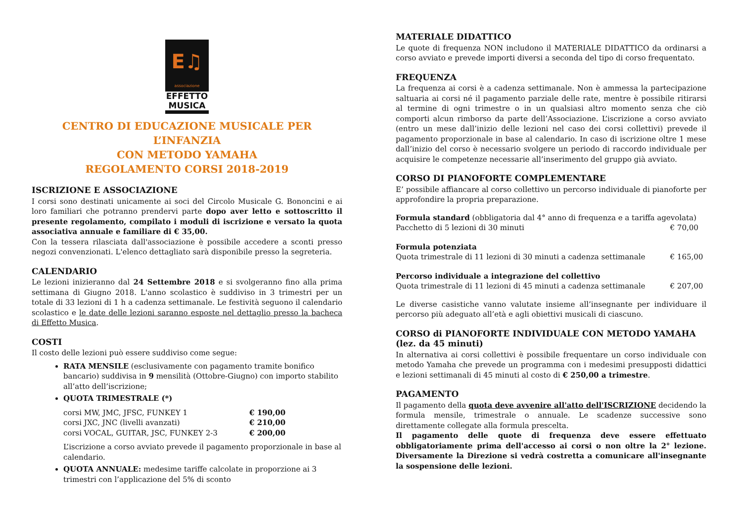E♫
associazione
EFFETTO
MUSICA
CENTRO DI EDUCAZIONE MUSICALE PER L’INFANZIA
CON METODO YAMAHA
REGOLAMENTO CORSI 2018-2019
ISCRIZIONE E ASSOCIAZIONE
I corsi sono destinati unicamente ai soci del Circolo Musicale G. Bononcini e ai loro familiari che potranno prendervi parte dopo aver letto e sottoscritto il presente regolamento, compilato i moduli di iscrizione e versato la quota associativa annuale e familiare di € 35,00.
Con la tessera rilasciata dall'associazione è possibile accedere a sconti presso negozi convenzionati. L'elenco dettagliato sarà disponibile presso la segreteria.
CALENDARIO
Le lezioni inizieranno dal 24 Settembre 2018 e si svolgeranno fino alla prima settimana di Giugno 2018. L'anno scolastico è suddiviso in 3 trimestri per un totale di 33 lezioni di 1 h a cadenza settimanale. Le festività seguono il calendario scolastico e le date delle lezioni saranno esposte nel dettaglio presso la bacheca di Effetto Musica.
COSTI
Il costo delle lezioni può essere suddiviso come segue:
RATA MENSILE (esclusivamente con pagamento tramite bonifico bancario) suddivisa in 9 mensilità (Ottobre-Giugno) con importo stabilito all’atto dell’iscrizione;
QUOTA TRIMESTRALE (*)
| corsi MW, JMC, JFSC, FUNKEY 1 | € 190,00 |
| corsi JXC, JNC (livelli avanzati) | € 210,00 |
| corsi VOCAL, GUITAR, JSC, FUNKEY 2-3 | € 200,00 |
L’iscrizione a corso avviato prevede il pagamento proporzionale in base al calendario.
QUOTA ANNUALE: medesime tariffe calcolate in proporzione ai 3 trimestri con l’applicazione del 5% di sconto
MATERIALE DIDATTICO
Le quote di frequenza NON includono il MATERIALE DIDATTICO da ordinarsi a corso avviato e prevede importi diversi a seconda del tipo di corso frequentato.
FREQUENZA
La frequenza ai corsi è a cadenza settimanale. Non è ammessa la partecipazione saltuaria ai corsi né il pagamento parziale delle rate, mentre è possibile ritirarsi al termine di ogni trimestre o in un qualsiasi altro momento senza che ciò comporti alcun rimborso da parte dell’Associazione. L’iscrizione a corso avviato (entro un mese dall’inizio delle lezioni nel caso dei corsi collettivi) prevede il pagamento proporzionale in base al calendario. In caso di iscrizione oltre 1 mese dall’inizio del corso è necessario svolgere un periodo di raccordo individuale per acquisire le competenze necessarie all’inserimento del gruppo già avviato.
CORSO DI PIANOFORTE COMPLEMENTARE
E’ possibile affiancare al corso collettivo un percorso individuale di pianoforte per approfondire la propria preparazione.
| Formula standard (obbligatoria dal 4° anno di frequenza e a tariffa agevolata) | |
| Pacchetto di 5 lezioni di 30 minuti | € 70,00 |
| Formula potenziata | |
| Quota trimestrale di 11 lezioni di 30 minuti a cadenza settimanale | € 165,00 |
| Percorso individuale a integrazione del collettivo | |
| Quota trimestrale di 11 lezioni di 45 minuti a cadenza settimanale | € 207,00 |
Le diverse casistiche vanno valutate insieme all’insegnante per individuare il percorso più adeguato all’età e agli obiettivi musicali di ciascuno.
CORSO di PIANOFORTE INDIVIDUALE CON METODO YAMAHA (lez. da 45 minuti)
In alternativa ai corsi collettivi è possibile frequentare un corso individuale con metodo Yamaha che prevede un programma con i medesimi presupposti didattici e lezioni settimanali di 45 minuti al costo di € 250,00 a trimestre.
PAGAMENTO
Il pagamento della quota deve avvenire all'atto dell'ISCRIZIONE decidendo la formula mensile, trimestrale o annuale. Le scadenze successive sono direttamente collegate alla formula prescelta.
Il pagamento delle quote di frequenza deve essere effettuato obbligatoriamente prima dell'accesso ai corsi o non oltre la 2° lezione. Diversamente la Direzione si vedrà costretta a comunicare all'insegnante la sospensione delle lezioni.